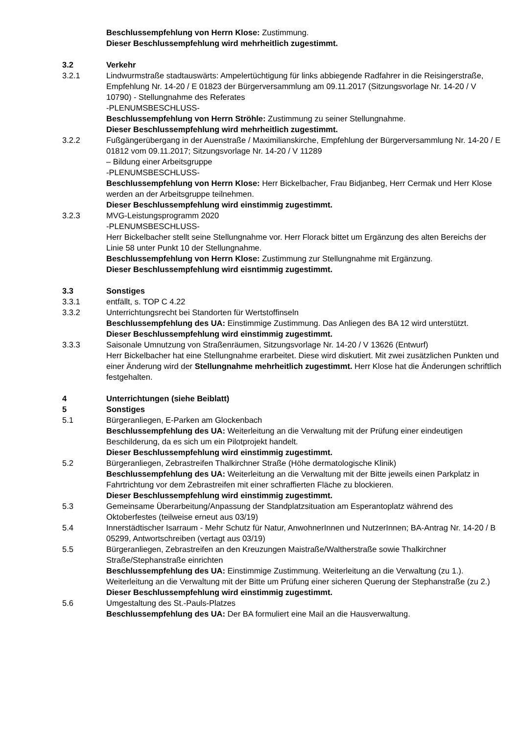Beschlussempfehlung von Herrn Klose: Zustimmung.
Dieser Beschlussempfehlung wird mehrheitlich zugestimmt.
3.2 Verkehr
3.2.1 Lindwurmstraße stadtauswärts: Ampelertüchtigung für links abbiegende Radfahrer in die Reisingerstraße, Empfehlung Nr. 14-20 / E 01823 der Bürgerversammlung am 09.11.2017 (Sitzungsvorlage Nr. 14-20 / V 10790) - Stellungnahme des Referates
-PLENUMSBESCHLUSS-
Beschlussempfehlung von Herrn Ströhle: Zustimmung zu seiner Stellungnahme.
Dieser Beschlussempfehlung wird mehrheitlich zugestimmt.
3.2.2 Fußgängerübergang in der Auenstraße / Maximilianskirche, Empfehlung der Bürgerversammlung Nr. 14-20 / E 01812 vom 09.11.2017; Sitzungsvorlage Nr. 14-20 / V 11289
– Bildung einer Arbeitsgruppe
-PLENUMSBESCHLUSS-
Beschlussempfehlung von Herrn Klose: Herr Bickelbacher, Frau Bidjanbeg, Herr Cermak und Herr Klose werden an der Arbeitsgruppe teilnehmen.
Dieser Beschlussempfehlung wird einstimmig zugestimmt.
3.2.3 MVG-Leistungsprogramm 2020
-PLENUMSBESCHLUSS-
Herr Bickelbacher stellt seine Stellungnahme vor. Herr Florack bittet um Ergänzung des alten Bereichs der Linie 58 unter Punkt 10 der Stellungnahme.
Beschlussempfehlung von Herrn Klose: Zustimmung zur Stellungnahme mit Ergänzung.
Dieser Beschlussempfehlung wird eisntimmig zugestimmt.
3.3 Sonstiges
3.3.1 entfällt, s. TOP C 4.22
3.3.2 Unterrichtungsrecht bei Standorten für Wertstoffinseln
Beschlussempfehlung des UA: Einstimmige Zustimmung. Das Anliegen des BA 12 wird unterstützt.
Dieser Beschlussempfehlung wird einstimmig zugestimmt.
3.3.3 Saisonale Umnutzung von Straßenräumen, Sitzungsvorlage Nr. 14-20 / V 13626 (Entwurf)
Herr Bickelbacher hat eine Stellungnahme erarbeitet. Diese wird diskutiert. Mit zwei zusätzlichen Punkten und einer Änderung wird der Stellungnahme mehrheitlich zugestimmt. Herr Klose hat die Änderungen schriftlich festgehalten.
4 Unterrichtungen (siehe Beiblatt)
5 Sonstiges
5.1 Bürgeranliegen, E-Parken am Glockenbach
Beschlussempfehlung des UA: Weiterleitung an die Verwaltung mit der Prüfung einer eindeutigen Beschilderung, da es sich um ein Pilotprojekt handelt.
Dieser Beschlussempfehlung wird einstimmig zugestimmt.
5.2 Bürgeranliegen, Zebrastreifen Thalkirchner Straße (Höhe dermatologische Klinik)
Beschlussempfehlung des UA: Weiterleitung an die Verwaltung mit der Bitte jeweils einen Parkplatz in Fahrtrichtung vor dem Zebrastreifen mit einer schraffierten Fläche zu blockieren.
Dieser Beschlussempfehlung wird einstimmig zugestimmt.
5.3 Gemeinsame Überarbeitung/Anpassung der Standplatzsituation am Esperantoplatz während des Oktoberfestes (teilweise erneut aus 03/19)
5.4 Innerstädtischer Isarraum - Mehr Schutz für Natur, AnwohnerInnen und NutzerInnen; BA-Antrag Nr. 14-20 / B 05299, Antwortschreiben (vertagt aus 03/19)
5.5 Bürgeranliegen, Zebrastreifen an den Kreuzungen Maistraße/Waltherstraße sowie Thalkirchner Straße/Stephanstraße einrichten
Beschlussempfehlung des UA: Einstimmige Zustimmung. Weiterleitung an die Verwaltung (zu 1.). Weiterleitung an die Verwaltung mit der Bitte um Prüfung einer sicheren Querung der Stephanstraße (zu 2.)
Dieser Beschlussempfehlung wird einstimmig zugestimmt.
5.6 Umgestaltung des St.-Pauls-Platzes
Beschlussempfehlung des UA: Der BA formuliert eine Mail an die Hausverwaltung.